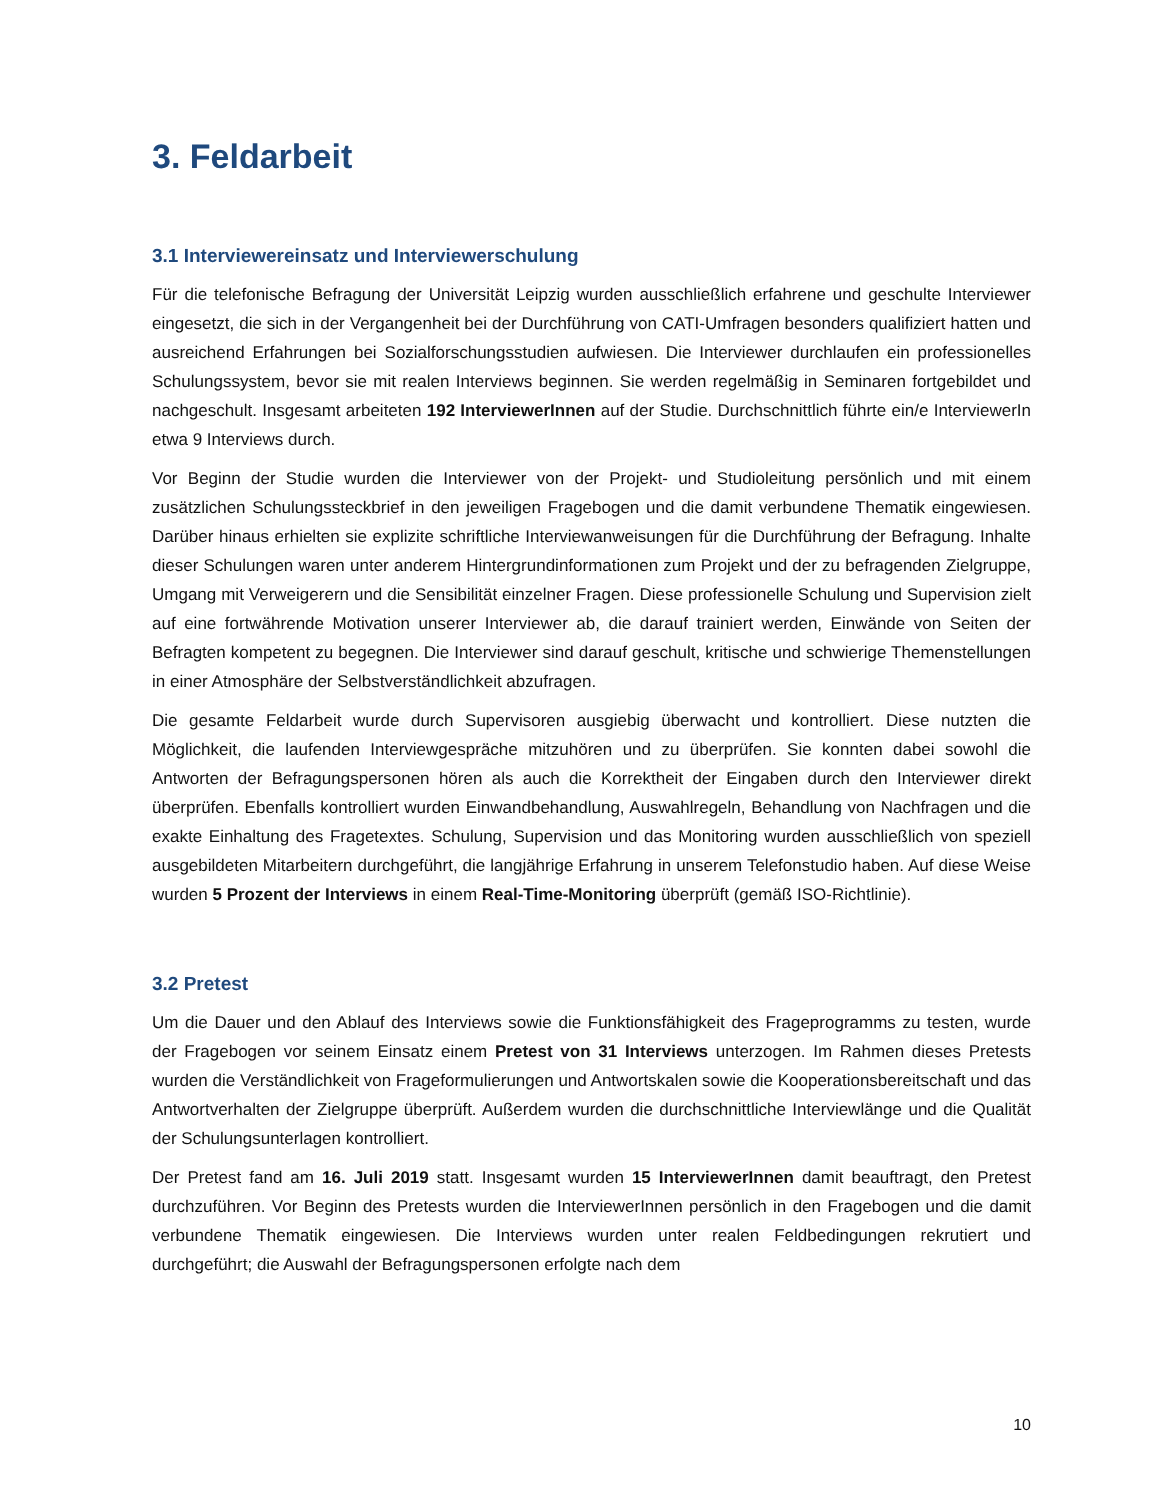3. Feldarbeit
3.1 Interviewereinsatz und Interviewerschulung
Für die telefonische Befragung der Universität Leipzig wurden ausschließlich erfahrene und geschulte Interviewer eingesetzt, die sich in der Vergangenheit bei der Durchführung von CATI-Umfragen besonders qualifiziert hatten und ausreichend Erfahrungen bei Sozialforschungsstudien aufwiesen. Die Interviewer durchlaufen ein professionelles Schulungssystem, bevor sie mit realen Interviews beginnen. Sie werden regelmäßig in Seminaren fortgebildet und nachgeschult. Insgesamt arbeiteten 192 InterviewerInnen auf der Studie. Durchschnittlich führte ein/e InterviewerIn etwa 9 Interviews durch.
Vor Beginn der Studie wurden die Interviewer von der Projekt- und Studioleitung persönlich und mit einem zusätzlichen Schulungssteckbrief in den jeweiligen Fragebogen und die damit verbundene Thematik eingewiesen. Darüber hinaus erhielten sie explizite schriftliche Interviewanweisungen für die Durchführung der Befragung. Inhalte dieser Schulungen waren unter anderem Hintergrundinformationen zum Projekt und der zu befragenden Zielgruppe, Umgang mit Verweigerern und die Sensibilität einzelner Fragen. Diese professionelle Schulung und Supervision zielt auf eine fortwährende Motivation unserer Interviewer ab, die darauf trainiert werden, Einwände von Seiten der Befragten kompetent zu begegnen. Die Interviewer sind darauf geschult, kritische und schwierige Themenstellungen in einer Atmosphäre der Selbstverständlichkeit abzufragen.
Die gesamte Feldarbeit wurde durch Supervisoren ausgiebig überwacht und kontrolliert. Diese nutzten die Möglichkeit, die laufenden Interviewgespräche mitzuhören und zu überprüfen. Sie konnten dabei sowohl die Antworten der Befragungspersonen hören als auch die Korrektheit der Eingaben durch den Interviewer direkt überprüfen. Ebenfalls kontrolliert wurden Einwandbehandlung, Auswahlregeln, Behandlung von Nachfragen und die exakte Einhaltung des Fragetextes. Schulung, Supervision und das Monitoring wurden ausschließlich von speziell ausgebildeten Mitarbeitern durchgeführt, die langjährige Erfahrung in unserem Telefonstudio haben. Auf diese Weise wurden 5 Prozent der Interviews in einem Real-Time-Monitoring überprüft (gemäß ISO-Richtlinie).
3.2 Pretest
Um die Dauer und den Ablauf des Interviews sowie die Funktionsfähigkeit des Frageprogramms zu testen, wurde der Fragebogen vor seinem Einsatz einem Pretest von 31 Interviews unterzogen. Im Rahmen dieses Pretests wurden die Verständlichkeit von Frageformulierungen und Antwortskalen sowie die Kooperationsbereitschaft und das Antwortverhalten der Zielgruppe überprüft. Außerdem wurden die durchschnittliche Interviewlänge und die Qualität der Schulungsunterlagen kontrolliert.
Der Pretest fand am 16. Juli 2019 statt. Insgesamt wurden 15 InterviewerInnen damit beauftragt, den Pretest durchzuführen. Vor Beginn des Pretests wurden die InterviewerInnen persönlich in den Fragebogen und die damit verbundene Thematik eingewiesen. Die Interviews wurden unter realen Feldbedingungen rekrutiert und durchgeführt; die Auswahl der Befragungspersonen erfolgte nach dem
10